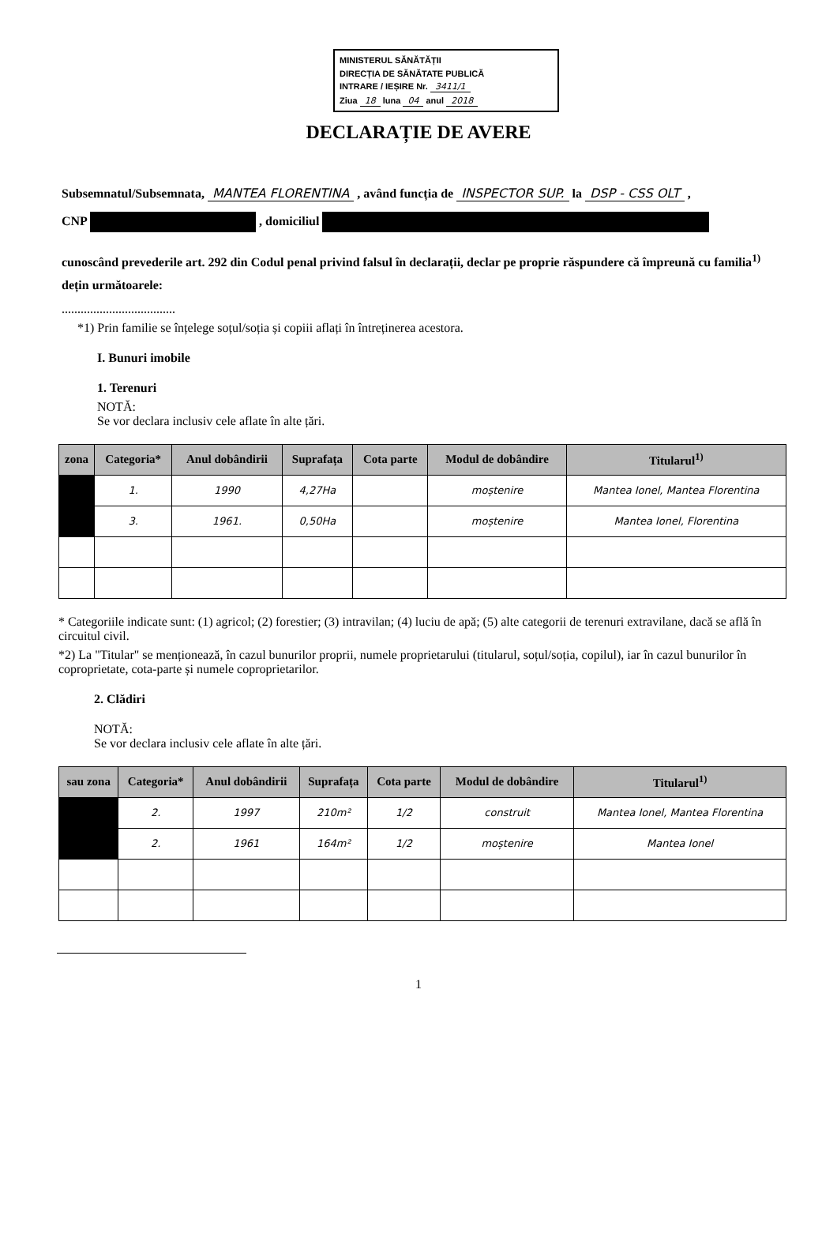MINISTERUL SĂNĂTĂȚII
DIRECȚIA DE SĂNĂTATE PUBLICĂ
INTRARE / IEȘIRE Nr. 3411/1
Ziua 18 luna 04 anul 2018
DECLARAȚIE DE AVERE
Subsemnatul/Subsemnata, MANTEA FLORENTINA , având funcția de INSPECTOR SUP. la DSP - CSS OLT ,
CNP , domiciliul
cunoscând prevederile art. 292 din Codul penal privind falsul în declarații, declar pe proprie răspundere că împreună cu familia<sup>1)</sup> dețin următoarele:
....................................
*1) Prin familie se înțelege soțul/soția și copiii aflați în întreținerea acestora.
I. Bunuri imobile
1. Terenuri
NOTĂ:
Se vor declara inclusiv cele aflate în alte țări.
| zona | Categoria* | Anul dobândirii | Suprafața | Cota parte | Modul de dobândire | Titularul<sup>1)</sup> |
| --- | --- | --- | --- | --- | --- | --- |
| | 1. | 1990 | 4,27Ha | | moștenire | Mantea Ionel, Mantea Florentina |
| | 3. | 1961. | 0,50Ha | | moștenire | Mantea Ionel, Florentina |
* Categoriile indicate sunt: (1) agricol; (2) forestier; (3) intravilan; (4) luciu de apă; (5) alte categorii de terenuri extravilane, dacă se află în circuitul civil.
*2) La "Titular" se menționează, în cazul bunurilor proprii, numele proprietarului (titularul, soțul/soția, copilul), iar în cazul bunurilor în coproprietate, cota-parte și numele coproprietarilor.
2. Clădiri
NOTĂ:
Se vor declara inclusiv cele aflate în alte țări.
| sau zona | Categoria* | Anul dobândirii | Suprafața | Cota parte | Modul de dobândire | Titularul<sup>1)</sup> |
| --- | --- | --- | --- | --- | --- | --- |
| | 2. | 1997 | 210m² | 1/2 | construit | Mantea Ionel, Mantea Florentina |
| | 2. | 1961 | 164m² | 1/2 | moștenire | Mantea Ionel |
1